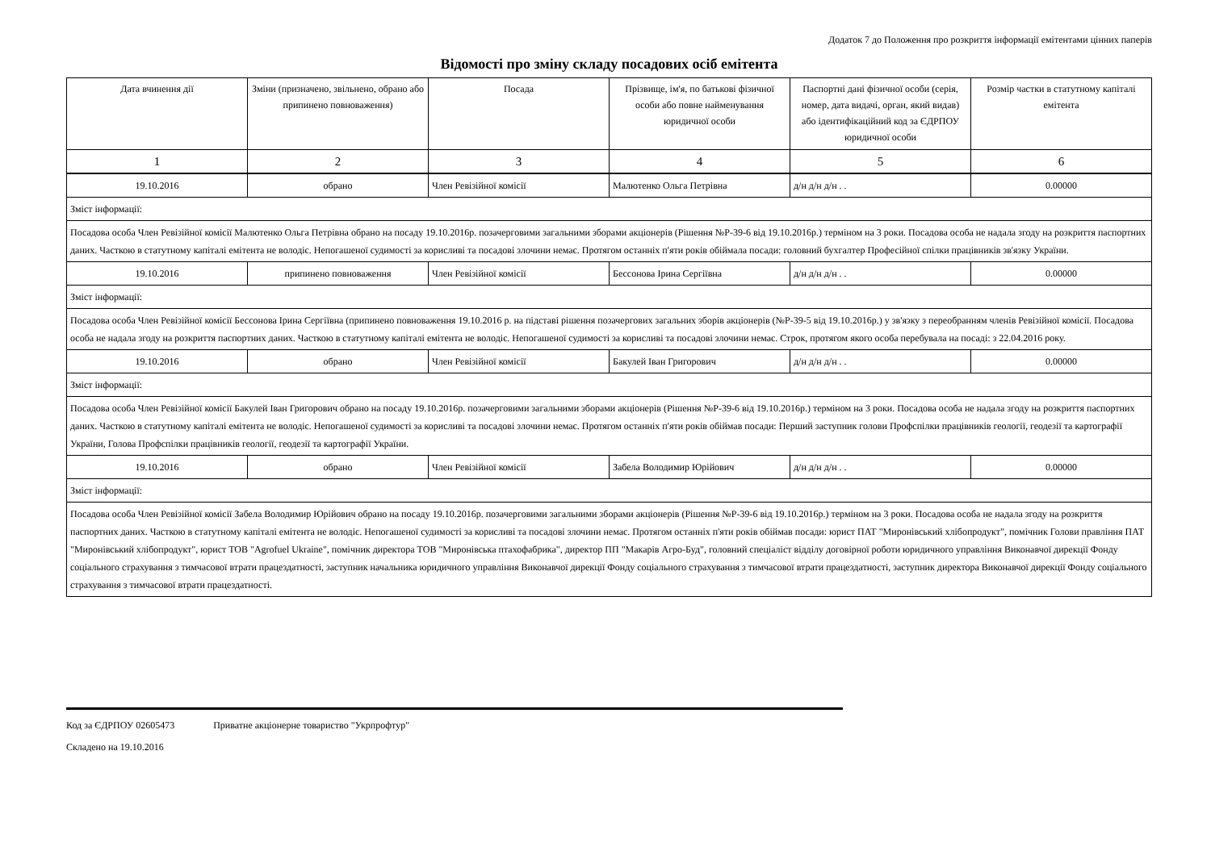Додаток 7 до Положення про розкриття інформації емітентами цінних паперів
Відомості про зміну складу посадових осіб емітента
| Дата вчинення дії | Зміни (призначено, звільнено, обрано або припинено повноваження) | Посада | Прізвище, ім'я, по батькові фізичної особи або повне найменування юридичної особи | Паспортні дані фізичної особи (серія, номер, дата видачі, орган, який видав) або ідентифікаційний код за ЄДРПОУ юридичної особи | Розмір частки в статутному капіталі емітента |
| --- | --- | --- | --- | --- | --- |
| 1 | 2 | 3 | 4 | 5 | 6 |
| 19.10.2016 | обрано | Член Ревізійної комісії | Малютенко Ольга Петрівна | д/н д/н д/н . . | 0.00000 |
| Зміст інформації: | | | | | |
| Посадова особа Член Ревізійної комісії Малютенко Ольга Петрівна обрано на посаду 19.10.2016р. позачерговими загальними зборами акціонерів (Рішення №Р-39-6 від 19.10.2016р.) терміном на 3 роки. Посадова особа не надала згоду на розкриття паспортних даних. Часткою в статутному капіталі емітента не володіє. Непогашеної судимості за корисливі та посадові злочини немає. Протягом останніх п'яти років обіймала посади: головний бухгалтер Професійної спілки працівників зв'язку України. | | | | | |
| 19.10.2016 | припинено повноваження | Член Ревізійної комісії | Бессонова Ірина Сергіївна | д/н д/н д/н . . | 0.00000 |
| Зміст інформації: | | | | | |
| Посадова особа Член Ревізійної комісії Бессонова Ірина Сергіївна (припинено повноваження 19.10.2016 р. на підставі рішення позачергових загальних зборів акціонерів (№Р-39-5 від 19.10.2016р.) у зв'язку з переобранням членів Ревізійної комісії. Посадова особа не надала згоду на розкриття паспортних даних. Часткою в статутному капіталі емітента не володіє. Непогашеної судимості за корисливі та посадові злочини немає. Строк, протягом якого особа перебувала на посаді: з 22.04.2016 року. | | | | | |
| 19.10.2016 | обрано | Член Ревізійної комісії | Бакулей Іван Григорович | д/н д/н д/н . . | 0.00000 |
| Зміст інформації: | | | | | |
| Посадова особа Член Ревізійної комісії Бакулей Іван Григорович обрано на посаду 19.10.2016р. позачерговими загальними зборами акціонерів (Рішення №Р-39-6 від 19.10.2016р.) терміном на 3 роки. Посадова особа не надала згоду на розкриття паспортних даних. Часткою в статутному капіталі емітента не володіє. Непогашеної судимості за корисливі та посадові злочини немає. Протягом останніх п'яти років обіймав посади: Перший заступник голови Профспілки працівників геології, геодезії та картографії України, Голова Профспілки працівників геології, геодезії та картографії України. | | | | | |
| 19.10.2016 | обрано | Член Ревізійної комісії | Забела Володимир Юрійович | д/н д/н д/н . . | 0.00000 |
| Зміст інформації: | | | | | |
| Посадова особа Член Ревізійної комісії Забела Володимир Юрійович обрано на посаду 19.10.2016р. позачерговими загальними зборами акціонерів (Рішення №Р-39-6 від 19.10.2016р.) терміном на 3 роки. Посадова особа не надала згоду на розкриття паспортних даних. Часткою в статутному капіталі емітента не володіє. Непогашеної судимості за корисливі та посадові злочини немає. Протягом останніх п'яти років обіймав посади: юрист ПАТ "Миронівський хлібопродукт", помічник Голови правління ПАТ "Миронівський хлібопродукт", юрист ТОВ "Agrofuel Ukraine", помічник директора ТОВ "Миронівська птахофабрика", директор ПП "Макарів Агро-Буд", головний спеціаліст відділу договірної роботи юридичного управління Виконавчої дирекції Фонду соціального страхування з тимчасової втрати працездатності, заступник начальника юридичного управління Виконавчої дирекції Фонду соціального страхування з тимчасової втрати працездатності, заступник директора Виконавчої дирекції Фонду соціального страхування з тимчасової втрати працездатності. | | | | | |
Код за ЄДРПОУ 02605473 Приватне акціонерне товариство "Укрпрофтур"
Складено на 19.10.2016